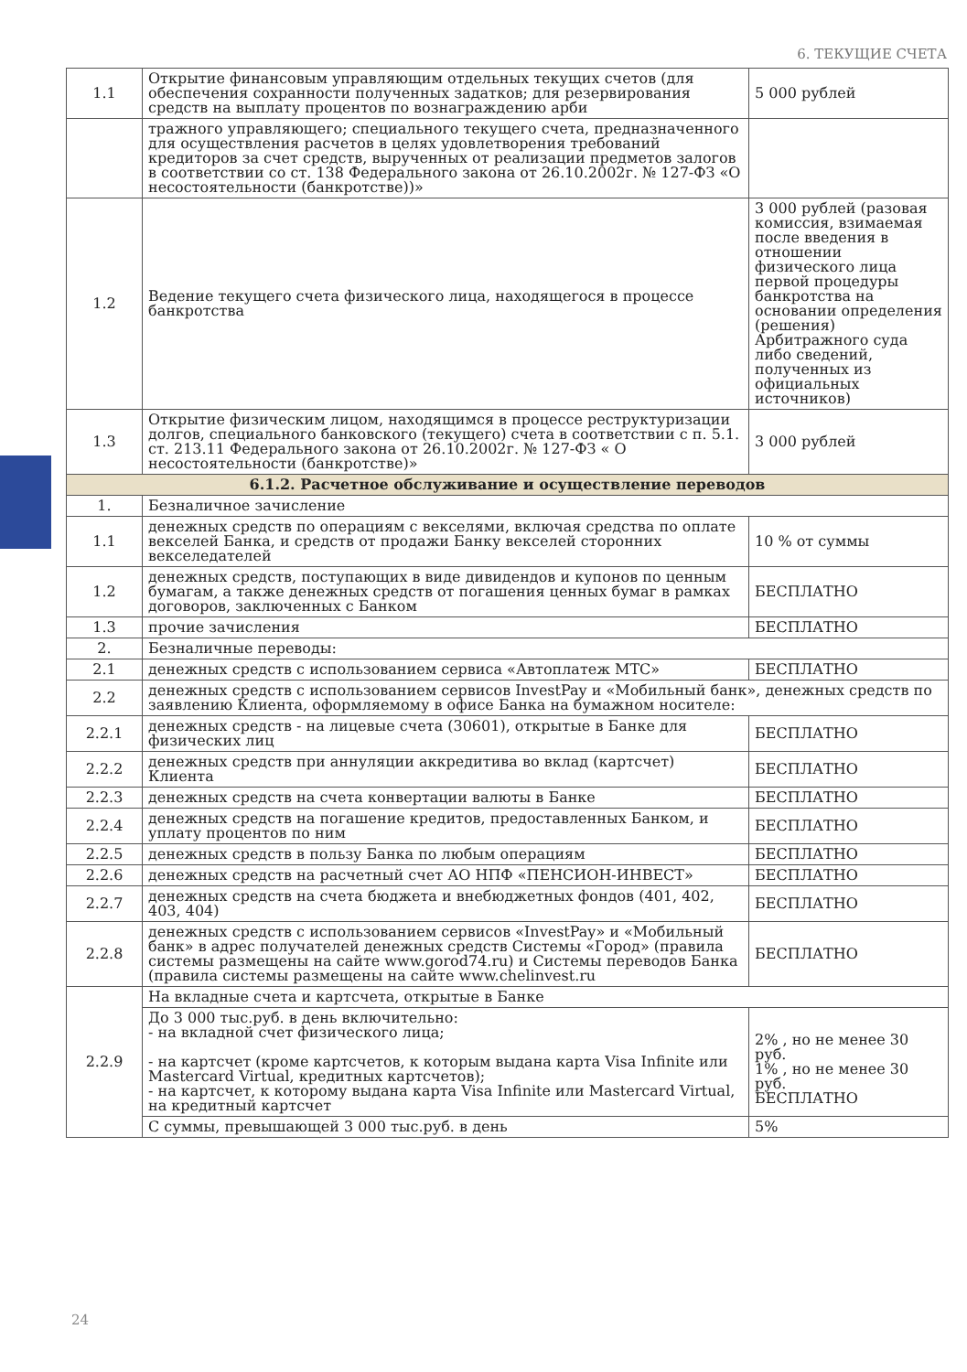6. ТЕКУЩИЕ СЧЕТА
| 1.1 | Открытие финансовым управляющим отдельных текущих счетов (для обеспечения сохранности полученных задатков; для резервирования средств на выплату процентов по вознаграждению арби | 5 000 рублей |
| | тражного управляющего; специального текущего счета, предназначенного для осуществления расчетов в целях удовлетворения требований кредиторов за счет средств, вырученных от реализации предметов залогов в соответствии со ст. 138 Федерального закона от 26.10.2002г. № 127-ФЗ «О несостоятельности (банкротстве))» | |
| 1.2 | Ведение текущего счета физического лица, находящегося в процессе банкротства | 3 000 рублей (разовая комиссия, взимаемая после введения в отношении физического лица первой процедуры банкротства на основании определения (решения) Арбитражного суда либо сведений, полученных из официальных источников) |
| 1.3 | Открытие физическим лицом, находящимся в процессе реструктуризации долгов, специального банковского (текущего) счета в соответствии с п. 5.1. ст. 213.11 Федерального закона от 26.10.2002г. № 127-ФЗ « О несостоятельности (банкротстве)» | 3 000 рублей |
| 6.1.2. Расчетное обслуживание и осуществление переводов | | |
| 1. | Безналичное зачисление | |
| 1.1 | денежных средств по операциям с векселями, включая средства по оплате векселей Банка, и средств от продажи Банку векселей сторонних векселедателей | 10 % от суммы |
| 1.2 | денежных средств, поступающих в виде дивидендов и купонов по ценным бумагам, а также денежных средств от погашения ценных бумаг в рамках договоров, заключенных с Банком | БЕСПЛАТНО |
| 1.3 | прочие зачисления | БЕСПЛАТНО |
| 2. | Безналичные переводы: | |
| 2.1 | денежных средств с использованием сервиса «Автоплатеж МТС» | БЕСПЛАТНО |
| 2.2 | денежных средств с использованием сервисов InvestPay и «Мобильный банк», денежных средств по заявлению Клиента, оформляемому в офисе Банка на бумажном носителе: | |
| 2.2.1 | денежных средств - на лицевые счета (30601), открытые в Банке для физических лиц | БЕСПЛАТНО |
| 2.2.2 | денежных средств при аннуляции аккредитива во вклад (картсчет) Клиента | БЕСПЛАТНО |
| 2.2.3 | денежных средств на счета конвертации валюты в Банке | БЕСПЛАТНО |
| 2.2.4 | денежных средств на погашение кредитов, предоставленных Банком, и уплату процентов по ним | БЕСПЛАТНО |
| 2.2.5 | денежных средств в пользу Банка по любым операциям | БЕСПЛАТНО |
| 2.2.6 | денежных средств на расчетный счет АО НПФ «ПЕНСИОН-ИНВЕСТ» | БЕСПЛАТНО |
| 2.2.7 | денежных средств на счета бюджета и внебюджетных фондов (401, 402, 403, 404) | БЕСПЛАТНО |
| 2.2.8 | денежных средств с использованием сервисов «InvestPay» и «Мобильный банк» в адрес получателей денежных средств Системы «Город» (правила системы размещены на сайте www.gorod74.ru) и Системы переводов Банка (правила системы размещены на сайте www.chelinvest.ru | БЕСПЛАТНО |
| 2.2.9 | На вкладные счета и картсчета, открытые в Банке | |
| | До 3 000 тыс.руб. в день включительно: - на вкладной счет физического лица; - на картсчет (кроме картсчетов, к которым выдана карта Visa Infinite или Mastercard Virtual, кредитных картсчетов); - на картсчет, к которому выдана карта Visa Infinite или Mastercard Virtual, на кредитный картсчет | 2% , но не менее 30 руб. 1% , но не менее 30 руб. БЕСПЛАТНО |
| | С суммы, превышающей 3 000 тыс.руб. в день | 5% |
24